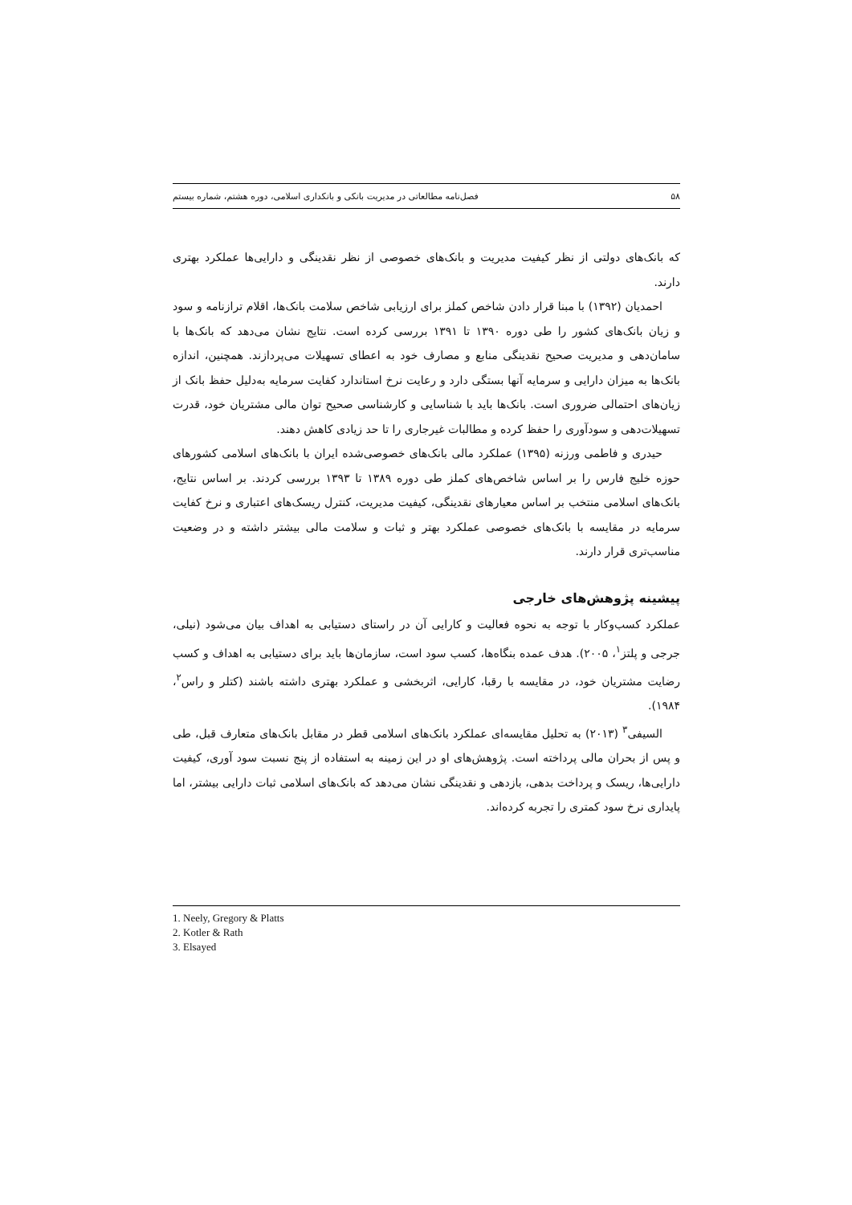۵۸ فصل‌نامه مطالعاتی در مدیریت بانکی و بانکداری اسلامی، دوره هشتم، شماره بیستم
که بانک‌های دولتی از نظر کیفیت مدیریت و بانک‌های خصوصی از نظر نقدینگی و دارایی‌ها عملکرد بهتری دارند.
احمدیان (۱۳۹۲) با مبنا قرار دادن شاخص کملز برای ارزیابی شاخص سلامت بانک‌ها، اقلام ترازنامه و سود و زیان بانک‌های کشور را طی دوره ۱۳۹۰ تا ۱۳۹۱ بررسی کرده است. نتایج نشان می‌دهد که بانک‌ها با سامان‌دهی و مدیریت صحیح نقدینگی منابع و مصارف خود به اعطای تسهیلات می‌پردازند. همچنین، اندازه بانک‌ها به میزان دارایی و سرمایه آنها بستگی دارد و رعایت نرخ استاندارد کفایت سرمایه به‌دلیل حفظ بانک از زیان‌های احتمالی ضروری است. بانک‌ها باید با شناسایی و کارشناسی صحیح توان مالی مشتریان خود، قدرت تسهیلات‌دهی و سودآوری را حفظ کرده و مطالبات غیرجاری را تا حد زیادی کاهش دهند.
حیدری و فاطمی ورزنه (۱۳۹۵) عملکرد مالی بانک‌های خصوصی‌شده ایران با بانک‌های اسلامی کشورهای حوزه خلیج فارس را بر اساس شاخص‌های کملز طی دوره ۱۳۸۹ تا ۱۳۹۳ بررسی کردند. بر اساس نتایج، بانک‌های اسلامی منتخب بر اساس معیارهای نقدینگی، کیفیت مدیریت، کنترل ریسک‌های اعتباری و نرخ کفایت سرمایه در مقایسه با بانک‌های خصوصی عملکرد بهتر و ثبات و سلامت مالی بیشتر داشته و در وضعیت مناسب‌تری قرار دارند.
پیشینه پژوهش‌های خارجی
عملکرد کسب‌وکار با توجه به نحوه فعالیت و کارایی آن در راستای دستیابی به اهداف بیان می‌شود (نیلی، جرجی و پلتز<sup>۱</sup>، ۲۰۰۵). هدف عمده بنگاه‌ها، کسب سود است، سازمان‌ها باید برای دستیابی به اهداف و کسب رضایت مشتریان خود، در مقایسه با رقبا، کارایی، اثربخشی و عملکرد بهتری داشته باشند (کتلر و راس<sup>۲</sup>، ۱۹۸۴).
السیفی<sup>۳</sup> (۲۰۱۳) به تحلیل مقایسه‌ای عملکرد بانک‌های اسلامی قطر در مقابل بانک‌های متعارف قبل، طی و پس از بحران مالی پرداخته است. پژوهش‌های او در این زمینه به استفاده از پنج نسبت سود آوری، کیفیت دارایی‌ها، ریسک و پرداخت بدهی، بازدهی و نقدینگی نشان می‌دهد که بانک‌های اسلامی ثبات دارایی بیشتر، اما پایداری نرخ سود کمتری را تجربه کرده‌اند.
1. Neely, Gregory & Platts
2. Kotler & Rath
3. Elsayed